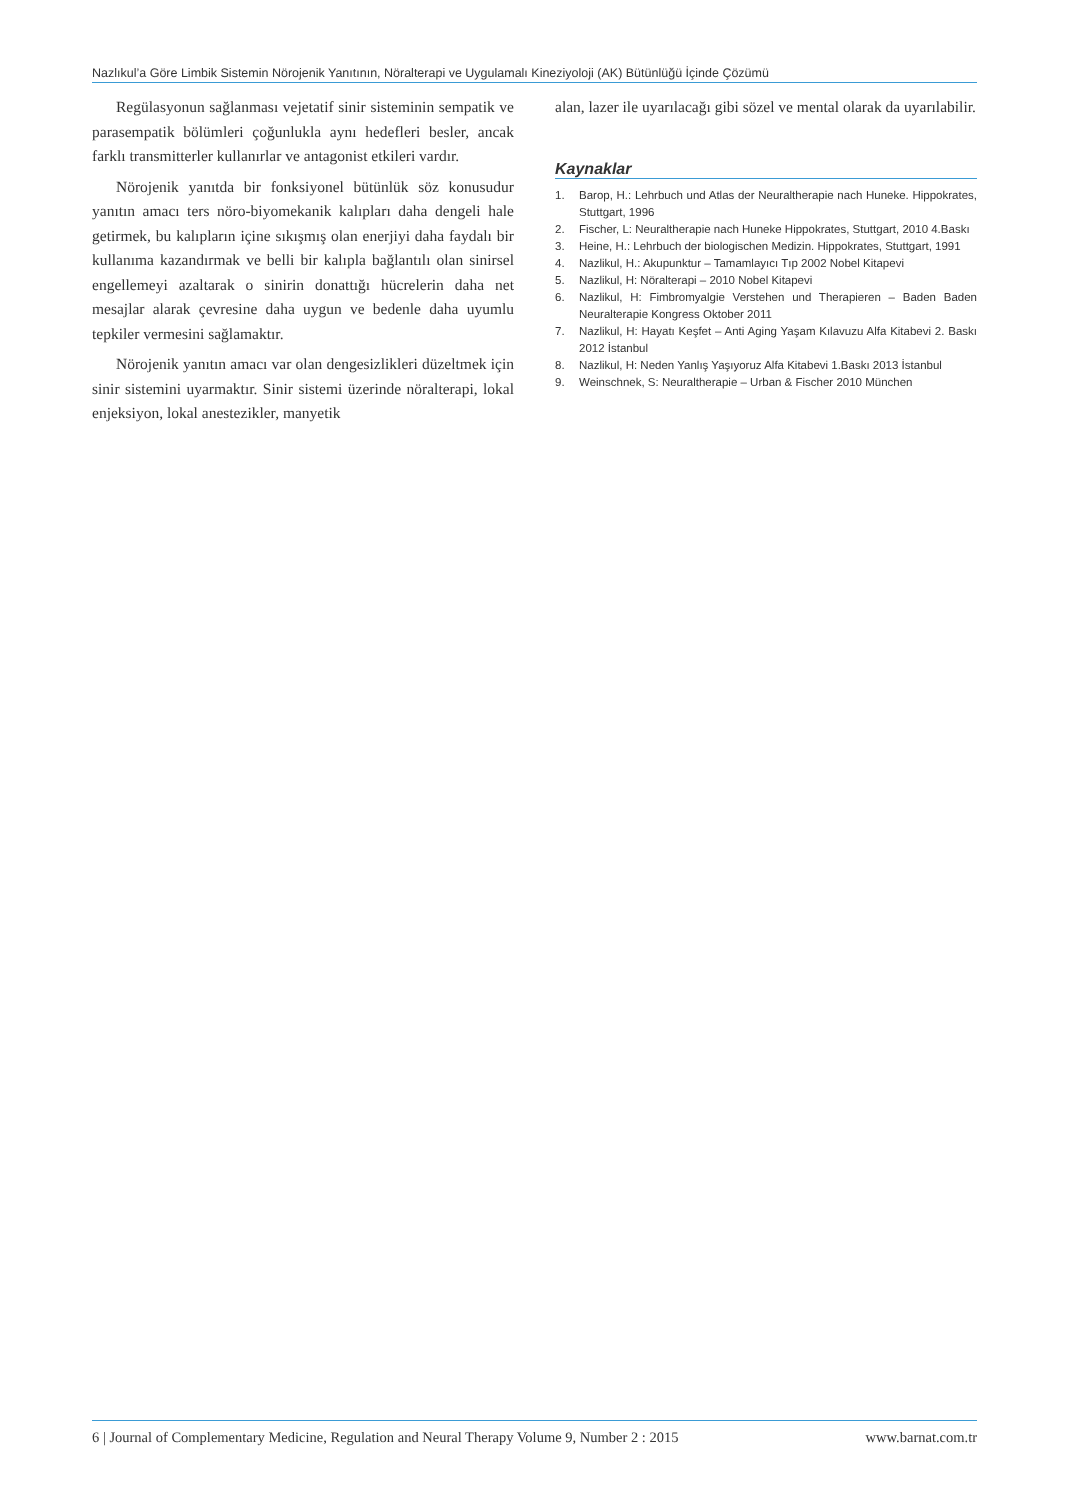Nazlıkul’a Göre Limbik Sistemin Nörojenik Yanıtının, Nöralterapi ve Uygulamalı Kineziyoloji (AK) Bütünlüğü İçinde Çözümü
Regülasyonun sağlanması vejetatif sinir sisteminin sempatik ve parasempatik bölümleri çoğunlukla aynı hedefleri besler, ancak farklı transmitterler kullanırlar ve antagonist etkileri vardır.
Nörojenik yanıtda bir fonksiyonel bütünlük söz konusudur yanıtın amacı ters nöro-biyomekanik kalıpları daha dengeli hale getirmek, bu kalıpların içine sıkışmış olan enerjiyi daha faydalı bir kullanıma kazandırmak ve belli bir kalıpla bağlantılı olan sinirsel engellemeyi azaltarak o sinirin donattığı hücrelerin daha net mesajlar alarak çevresine daha uygun ve bedenle daha uyumlu tepkiler vermesini sağlamaktır.
Nörojenik yanıtın amacı var olan dengesizlikleri düzeltmek için sinir sistemini uyarmaktır. Sinir sistemi üzerinde nöralterapi, lokal enjeksiyon, lokal anestezikler, manyetik
alan, lazer ile uyarılacağı gibi sözel ve mental olarak da uyarılabilir.
Kaynaklar
1. Barop, H.: Lehrbuch und Atlas der Neuraltherapie nach Huneke. Hippokrates, Stuttgart, 1996
2. Fischer, L: Neuraltherapie nach Huneke Hippokrates, Stuttgart, 2010 4.Baskı
3. Heine, H.: Lehrbuch der biologischen Medizin. Hippokrates, Stuttgart, 1991
4. Nazlikul, H.: Akupunktur – Tamamlayıcı Tıp 2002 Nobel Kitapevi
5. Nazlikul, H: Nöralterapi – 2010 Nobel Kitapevi
6. Nazlikul, H: Fimbromyalgie Verstehen und Therapieren – Baden Baden Neuralterapie Kongress Oktober 2011
7. Nazlikul, H: Hayatı Keşfet – Anti Aging Yaşam Kılavuzu Alfa Kitabevi 2. Baskı 2012 İstanbul
8. Nazlikul, H: Neden Yanlış Yaşıyoruz Alfa Kitabevi 1.Baskı 2013 İstanbul
9. Weinschnek, S: Neuraltherapie – Urban & Fischer 2010 München
6 | Journal of Complementary Medicine, Regulation and Neural Therapy Volume 9, Number 2 : 2015 www.barnat.com.tr